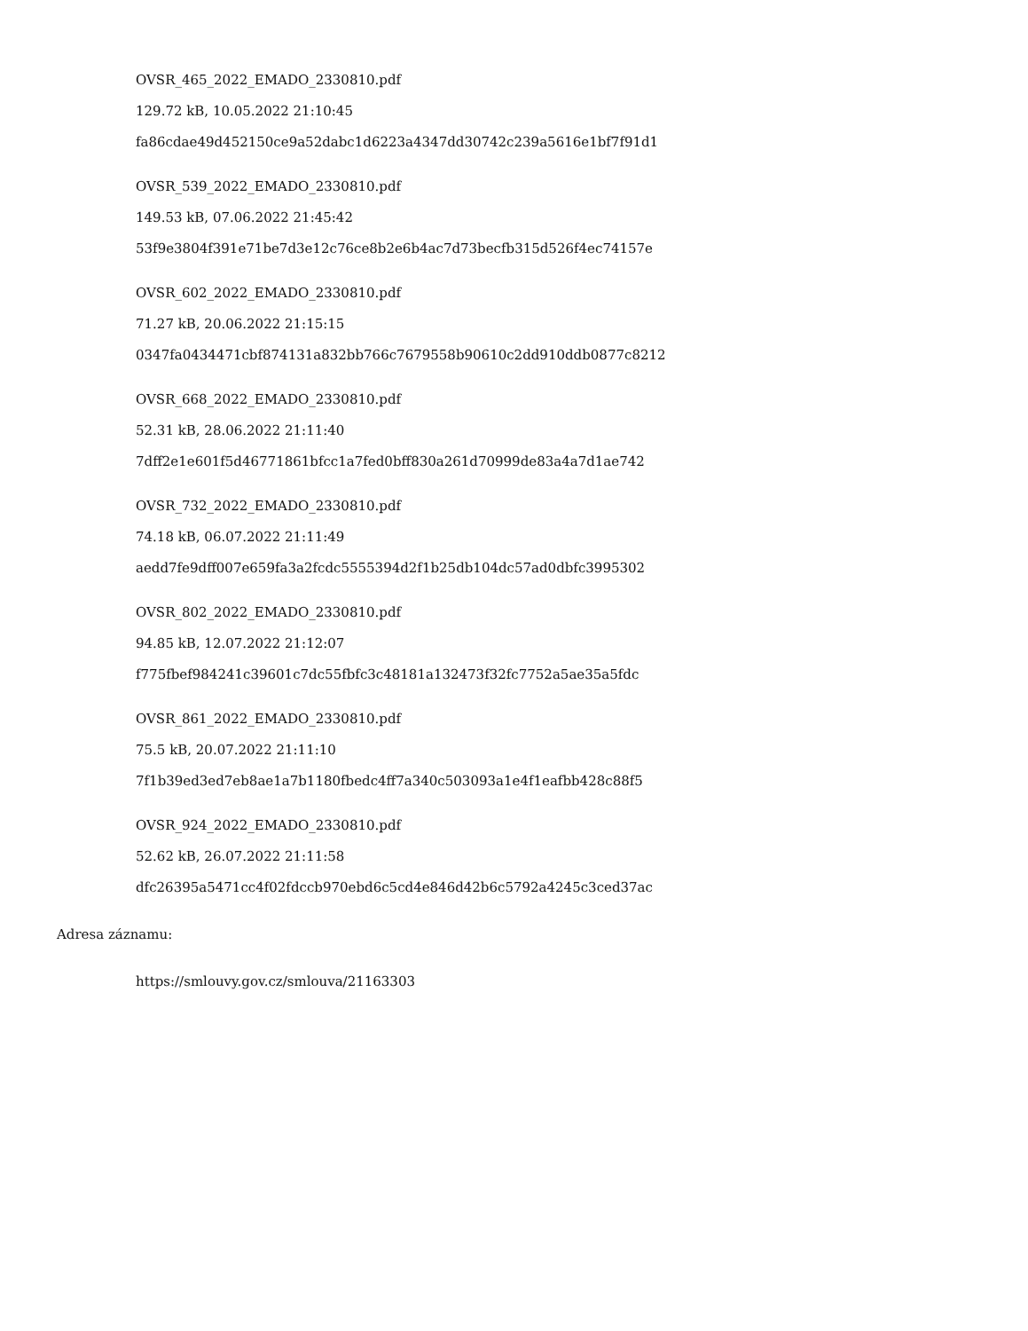OVSR_465_2022_EMADO_2330810.pdf
129.72 kB, 10.05.2022 21:10:45
fa86cdae49d452150ce9a52dabc1d6223a4347dd30742c239a5616e1bf7f91d1
OVSR_539_2022_EMADO_2330810.pdf
149.53 kB, 07.06.2022 21:45:42
53f9e3804f391e71be7d3e12c76ce8b2e6b4ac7d73becfb315d526f4ec74157e
OVSR_602_2022_EMADO_2330810.pdf
71.27 kB, 20.06.2022 21:15:15
0347fa0434471cbf874131a832bb766c7679558b90610c2dd910ddb0877c8212
OVSR_668_2022_EMADO_2330810.pdf
52.31 kB, 28.06.2022 21:11:40
7dff2e1e601f5d46771861bfcc1a7fed0bff830a261d70999de83a4a7d1ae742
OVSR_732_2022_EMADO_2330810.pdf
74.18 kB, 06.07.2022 21:11:49
aedd7fe9dff007e659fa3a2fcdc5555394d2f1b25db104dc57ad0dbfc3995302
OVSR_802_2022_EMADO_2330810.pdf
94.85 kB, 12.07.2022 21:12:07
f775fbef984241c39601c7dc55fbfc3c48181a132473f32fc7752a5ae35a5fdc
OVSR_861_2022_EMADO_2330810.pdf
75.5 kB, 20.07.2022 21:11:10
7f1b39ed3ed7eb8ae1a7b1180fbedc4ff7a340c503093a1e4f1eafbb428c88f5
OVSR_924_2022_EMADO_2330810.pdf
52.62 kB, 26.07.2022 21:11:58
dfc26395a5471cc4f02fdccb970ebd6c5cd4e846d42b6c5792a4245c3ced37ac
Adresa záznamu:
https://smlouvy.gov.cz/smlouva/21163303